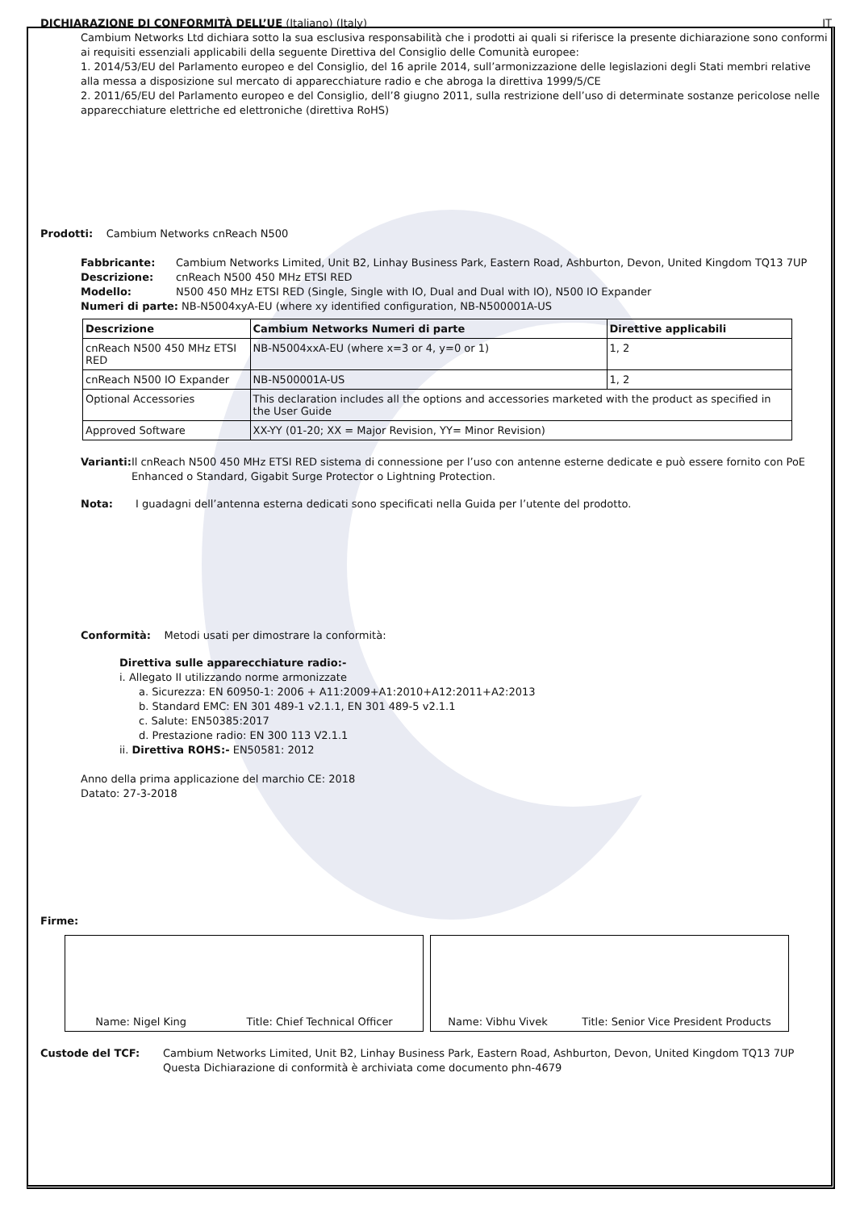DICHIARAZIONE DI CONFORMITÀ DELL’UE (Italiano) (Italy)
IT
Cambium Networks Ltd dichiara sotto la sua esclusiva responsabilità che i prodotti ai quali si riferisce la presente dichiarazione sono conformi ai requisiti essenziali applicabili della seguente Direttiva del Consiglio delle Comunità europee:
1. 2014/53/EU del Parlamento europeo e del Consiglio, del 16 aprile 2014, sull’armonizzazione delle legislazioni degli Stati membri relative alla messa a disposizione sul mercato di apparecchiature radio e che abroga la direttiva 1999/5/CE
2. 2011/65/EU del Parlamento europeo e del Consiglio, dell’8 giugno 2011, sulla restrizione dell’uso di determinate sostanze pericolose nelle apparecchiature elettriche ed elettroniche (direttiva RoHS)
Prodotti: Cambium Networks cnReach N500
Fabbricante: Cambium Networks Limited, Unit B2, Linhay Business Park, Eastern Road, Ashburton, Devon, United Kingdom TQ13 7UP
Descrizione: cnReach N500 450 MHz ETSI RED
Modello: N500 450 MHz ETSI RED (Single, Single with IO, Dual and Dual with IO), N500 IO Expander
Numeri di parte: NB-N5004xyA-EU (where xy identified configuration, NB-N500001A-US
| Descrizione | Cambium Networks Numeri di parte | Direttive applicabili |
| --- | --- | --- |
| cnReach N500 450 MHz ETSI RED | NB-N5004xxA-EU (where x=3 or 4, y=0 or 1) | 1, 2 |
| cnReach N500 IO Expander | NB-N500001A-US | 1, 2 |
| Optional Accessories | This declaration includes all the options and accessories marketed with the product as specified in the User Guide | |
| Approved Software | XX-YY (01-20; XX = Major Revision, YY= Minor Revision) | |
Varianti: Il cnReach N500 450 MHz ETSI RED sistema di connessione per l’uso con antenne esterne dedicate e può essere fornito con PoE Enhanced o Standard, Gigabit Surge Protector o Lightning Protection.
Nota: I guadagni dell’antenna esterna dedicati sono specificati nella Guida per l’utente del prodotto.
Conformità: Metodi usati per dimostrare la conformità:
Direttiva sulle apparecchiature radio:-
i. Allegato II utilizzando norme armonizzate
a. Sicurezza: EN 60950-1: 2006 + A11:2009+A1:2010+A12:2011+A2:2013
b. Standard EMC: EN 301 489-1 v2.1.1, EN 301 489-5 v2.1.1
c. Salute: EN50385:2017
d. Prestazione radio: EN 300 113 V2.1.1
ii. Direttiva ROHS:- EN50581: 2012
Anno della prima applicazione del marchio CE: 2018
Datato: 27-3-2018
Firme:
Name: Nigel King Title: Chief Technical Officer Name: Vibhu Vivek Title: Senior Vice President Products
Custode del TCF: Cambium Networks Limited, Unit B2, Linhay Business Park, Eastern Road, Ashburton, Devon, United Kingdom TQ13 7UP
Questa Dichiarazione di conformità è archiviata come documento phn-4679